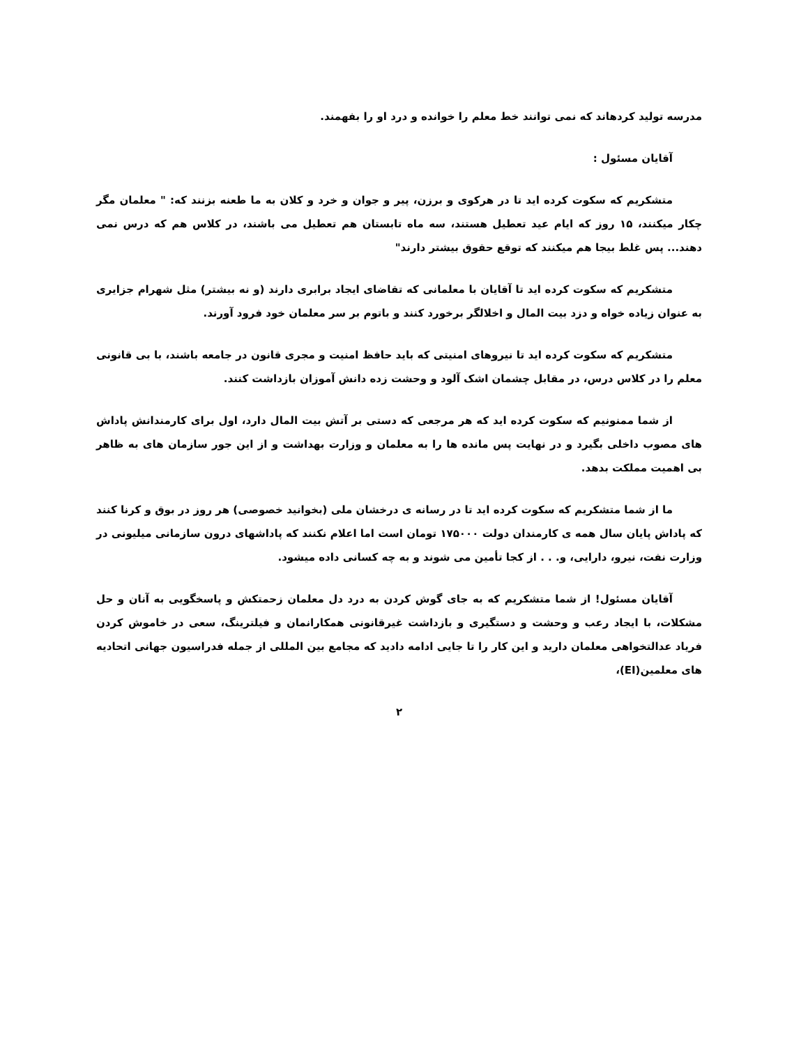مدرسه تولید کردهاند که نمی توانند خط معلم را خوانده و درد او را بفهمند.
آقایان مسئول :
متشکریم که سکوت کرده اید تا در هرکوی و برزن، پیر و جوان و خرد و کلان به ما طعنه بزنند که: " معلمان مگر چکار میکنند، ۱۵ روز که ایام عید تعطیل هستند، سه ماه تابستان هم تعطیل می باشند، در کلاس هم که درس نمی دهند... پس غلط بیجا هم میکنند که توقع حقوق بیشتر دارند"
متشکریم که سکوت کرده اید تا آقایان با معلمانی که تقاضای ایجاد برابری دارند (و نه بیشتر) مثل شهرام جزایری به عنوان زیاده خواه و دزد بیت المال و اخلالگر برخورد کنند و باتوم بر سر معلمان خود فرود آورند.
متشکریم که سکوت کرده اید تا نیروهای امنیتی که باید حافظ امنیت و مجری قانون در جامعه باشند، با بی قانونی معلم را در کلاس درس، در مقابل چشمان اشک آلود و وحشت زده دانش آموزان بازداشت کنند.
از شما ممنونیم که سکوت کرده اید که هر مرجعی که دستی بر آتش بیت المال دارد، اول برای کارمندانش پاداش های مصوب داخلی بگیرد و در نهایت پس مانده ها را به معلمان و وزارت بهداشت و از این جور سازمان های به ظاهر بی اهمیت مملکت بدهد.
ما از شما متشکریم که سکوت کرده اید تا در رسانه ی درخشان ملی (بخوانید خصوصی) هر روز در بوق و کرنا کنند که پاداش پایان سال همه ی کارمندان دولت ۱۷۵۰۰۰ تومان است اما اعلام نکنند که پاداشهای درون سازمانی میلیونی در وزارت نفت، نیرو، دارایی، و. . . از کجا تأمین می شوند و به چه کسانی داده میشود.
آقایان مسئول! از شما متشکریم که به جای گوش کردن به درد دل معلمان زحمتکش و پاسخگویی به آنان و حل مشکلات، با ایجاد رعب و وحشت و دستگیری و بازداشت غیرقانونی همکارانمان و فیلترینگ، سعی در خاموش کردن فریاد عدالتخواهی معلمان دارید و این کار را تا جایی ادامه دادید که مجامع بین المللی از جمله فدراسیون جهانی اتحادیه های معلمین(EI)،
۲